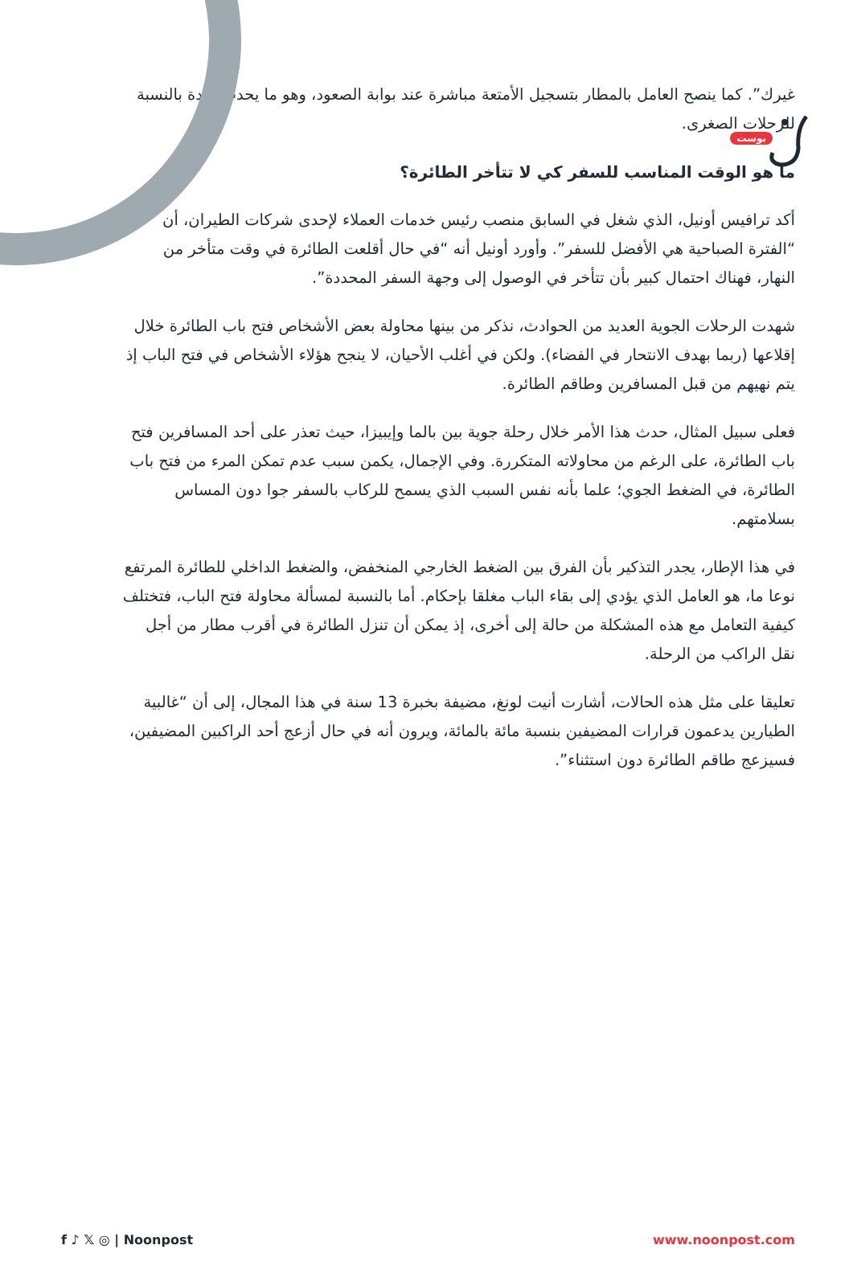بوست
غيرك”. كما ينصح العامل بالمطار بتسجيل الأمتعة مباشرة عند بوابة الصعود، وهو ما يحدث عادة بالنسبة للرحلات الصغرى.
ما هو الوقت المناسب للسفر كي لا تتأخر الطائرة؟
أكد ترافيس أونيل، الذي شغل في السابق منصب رئيس خدمات العملاء لإحدى شركات الطيران، أن “الفترة الصباحية هي الأفضل للسفر”. وأورد أونيل أنه “في حال أقلعت الطائرة في وقت متأخر من النهار، فهناك احتمال كبير بأن تتأخر في الوصول إلى وجهة السفر المحددة”.
شهدت الرحلات الجوية العديد من الحوادث، نذكر من بينها محاولة بعض الأشخاص فتح باب الطائرة خلال إقلاعها (ربما بهدف الانتحار في الفضاء). ولكن في أغلب الأحيان، لا ينجح هؤلاء الأشخاص في فتح الباب إذ يتم نهيهم من قبل المسافرين وطاقم الطائرة.
فعلى سبيل المثال، حدث هذا الأمر خلال رحلة جوية بين بالما وإيبيزا، حيث تعذر على أحد المسافرين فتح باب الطائرة، على الرغم من محاولاته المتكررة. وفي الإجمال، يكمن سبب عدم تمكن المرء من فتح باب الطائرة، في الضغط الجوي؛ علما بأنه نفس السبب الذي يسمح للركاب بالسفر جوا دون المساس بسلامتهم.
في هذا الإطار، يجدر التذكير بأن الفرق بين الضغط الخارجي المنخفض، والضغط الداخلي للطائرة المرتفع نوعا ما، هو العامل الذي يؤدي إلى بقاء الباب مغلقا بإحكام. أما بالنسبة لمسألة محاولة فتح الباب، فتختلف كيفية التعامل مع هذه المشكلة من حالة إلى أخرى، إذ يمكن أن تنزل الطائرة في أقرب مطار من أجل نقل الراكب من الرحلة.
تعليقا على مثل هذه الحالات، أشارت أنيت لونغ، مضيفة بخبرة 13 سنة في هذا المجال، إلى أن “غالبية الطيارين يدعمون قرارات المضيفين بنسبة مائة بالمائة، ويرون أنه في حال أزعج أحد الراكبين المضيفين، فسيزعج طاقم الطائرة دون استثناء”.
f ♪ 𝕏 ◎ | Noonpost www.noonpost.com